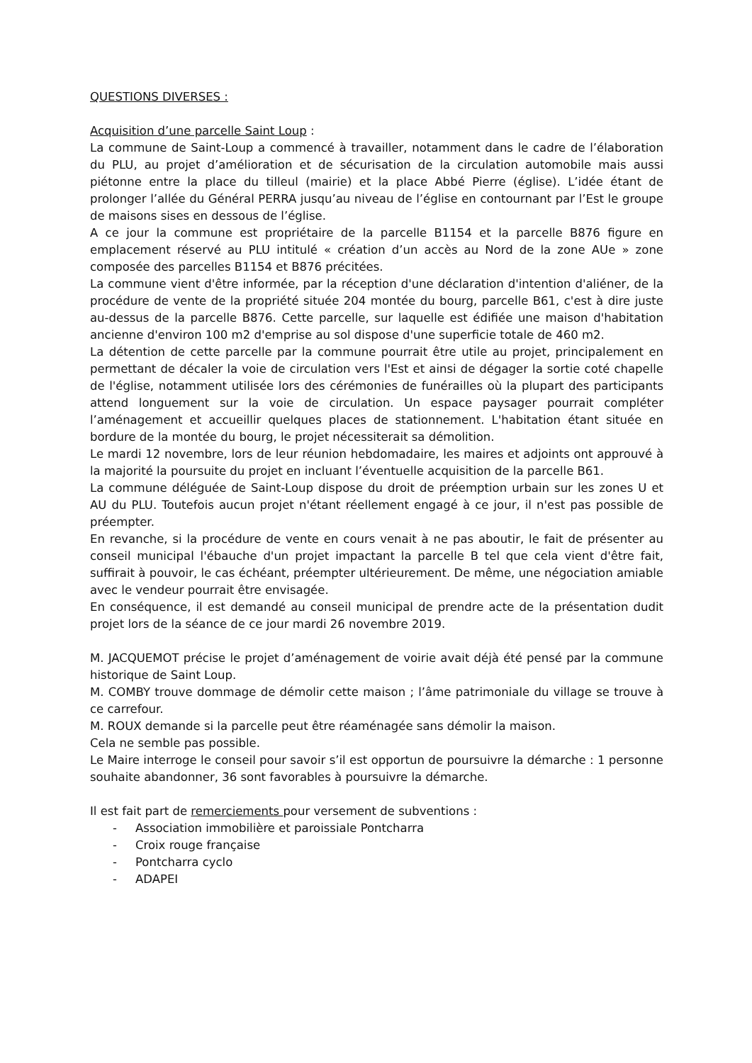QUESTIONS DIVERSES :
Acquisition d’une parcelle Saint Loup :
La commune de Saint-Loup a commencé à travailler, notamment dans le cadre de l’élaboration du PLU, au projet d’amélioration et de sécurisation de la circulation automobile mais aussi piétonne entre la place du tilleul (mairie) et la place Abbé Pierre (église). L’idée étant de prolonger l’allée du Général PERRA jusqu’au niveau de l’église en contournant par l’Est le groupe de maisons sises en dessous de l’église.
A ce jour la commune est propriétaire de la parcelle B1154 et la parcelle B876 figure en emplacement réservé au PLU intitulé « création d’un accès au Nord de la zone AUe » zone composée des parcelles B1154 et B876 précitées.
La commune vient d'être informée, par la réception d'une déclaration d'intention d'aliéner, de la procédure de vente de la propriété située 204 montée du bourg, parcelle B61, c'est à dire juste au-dessus de la parcelle B876. Cette parcelle, sur laquelle est édifiée une maison d'habitation ancienne d'environ 100 m2 d'emprise au sol dispose d'une superficie totale de 460 m2.
La détention de cette parcelle par la commune pourrait être utile au projet, principalement en permettant de décaler la voie de circulation vers l'Est et ainsi de dégager la sortie coté chapelle de l'église, notamment utilisée lors des cérémonies de funérailles où la plupart des participants attend longuement sur la voie de circulation. Un espace paysager pourrait compléter l’aménagement et accueillir quelques places de stationnement. L'habitation étant située en bordure de la montée du bourg, le projet nécessiterait sa démolition.
Le mardi 12 novembre, lors de leur réunion hebdomadaire, les maires et adjoints ont approuvé à la majorité la poursuite du projet en incluant l’éventuelle acquisition de la parcelle B61.
La commune déléguée de Saint-Loup dispose du droit de préemption urbain sur les zones U et AU du PLU. Toutefois aucun projet n'étant réellement engagé à ce jour, il n'est pas possible de préempter.
En revanche, si la procédure de vente en cours venait à ne pas aboutir, le fait de présenter au conseil municipal l'ébauche d'un projet impactant la parcelle B tel que cela vient d'être fait, suffirait à pouvoir, le cas échéant, préempter ultérieurement. De même, une négociation amiable avec le vendeur pourrait être envisagée.
En conséquence, il est demandé au conseil municipal de prendre acte de la présentation dudit projet lors de la séance de ce jour mardi 26 novembre 2019.
M. JACQUEMOT précise le projet d’aménagement de voirie avait déjà été pensé par la commune historique de Saint Loup.
M. COMBY trouve dommage de démolir cette maison ; l’âme patrimoniale du village se trouve à ce carrefour.
M. ROUX demande si la parcelle peut être réaménagée sans démolir la maison.
Cela ne semble pas possible.
Le Maire interroge le conseil pour savoir s’il est opportun de poursuivre la démarche : 1 personne souhaite abandonner, 36 sont favorables à poursuivre la démarche.
Il est fait part de remerciements pour versement de subventions :
- Association immobilière et paroissiale Pontcharra
- Croix rouge française
- Pontcharra cyclo
- ADAPEI